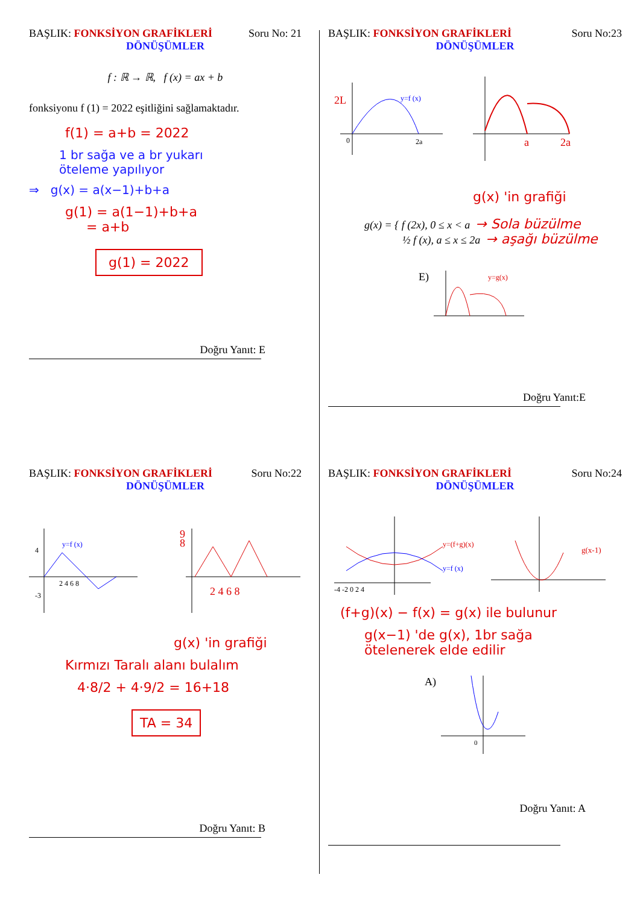BAŞLIK: FONKSİYON GRAFİKLERİ Soru No: 21
DÖNÜŞÜMLER
f : ℝ → ℝ, f (x) = ax + b
fonksiyonu f (1) = 2022 eşitliğini sağlamaktadır.
f(1) = a+b = 2022
1 br sağa ve a br yukarı
öteleme yapılıyor
⇒ g(x) = a(x−1)+b+a
g(1) = a(1−1)+b+a
= a+b
g(1) = 2022
Doğru Yanıt: E
BAŞLIK: FONKSİYON GRAFİKLERİ Soru No:23
DÖNÜŞÜMLER
y=f (x)
2L
0
2a
a
2a
g(x) 'in grafiği
g(x) = { f (2x), 0 ≤ x < a → Sola büzülme
½ f (x), a ≤ x ≤ 2a → aşağı büzülme
E)
y=g(x)
Doğru Yanıt:E
BAŞLIK: FONKSİYON GRAFİKLERİ Soru No:22
DÖNÜŞÜMLER
y=f (x)
4
-3
2 4 6 8
2 4 6 8
8
9
g(x) 'in grafiği
Kırmızı Taralı alanı bulalım
4·8/2 + 4·9/2 = 16+18
TA = 34
Doğru Yanıt: B
BAŞLIK: FONKSİYON GRAFİKLERİ Soru No:24
DÖNÜŞÜMLER
y=(f+g)(x)
y=f (x)
-4 -2 0 2 4
g(x-1)
(f+g)(x) − f(x) = g(x) ile bulunur
g(x−1) 'de g(x), 1br sağa
ötelenerek elde edilir
A)
0
Doğru Yanıt: A